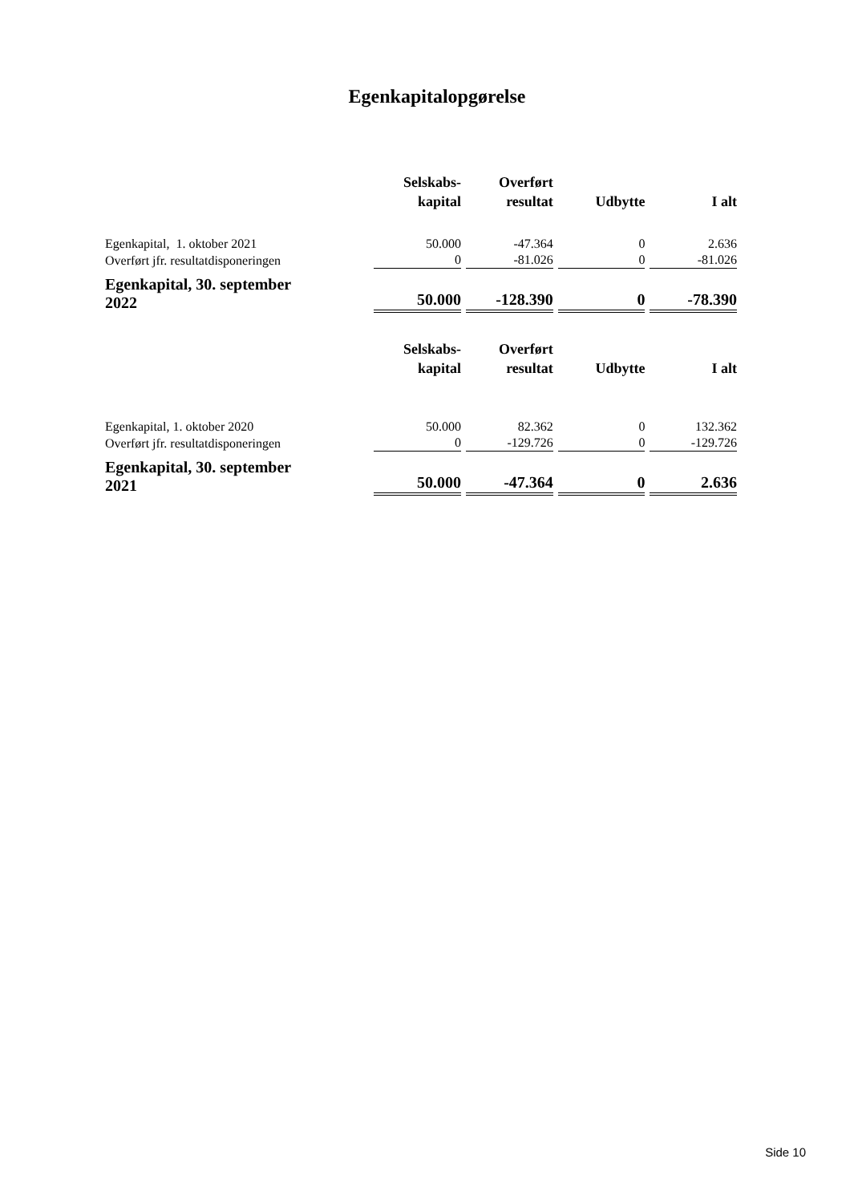Egenkapitalopgørelse
| | Selskabs- kapital | Overført resultat | Udbytte | I alt |
| --- | --- | --- | --- | --- |
| Egenkapital, 1. oktober 2021 | 50.000 | -47.364 | 0 | 2.636 |
| Overført jfr. resultatdisponeringen | 0 | -81.026 | 0 | -81.026 |
| Egenkapital, 30. september 2022 | 50.000 | -128.390 | 0 | -78.390 |
| | Selskabs- kapital | Overført resultat | Udbytte | I alt |
| Egenkapital, 1. oktober 2020 | 50.000 | 82.362 | 0 | 132.362 |
| Overført jfr. resultatdisponeringen | 0 | -129.726 | 0 | -129.726 |
| Egenkapital, 30. september 2021 | 50.000 | -47.364 | 0 | 2.636 |
Side 10